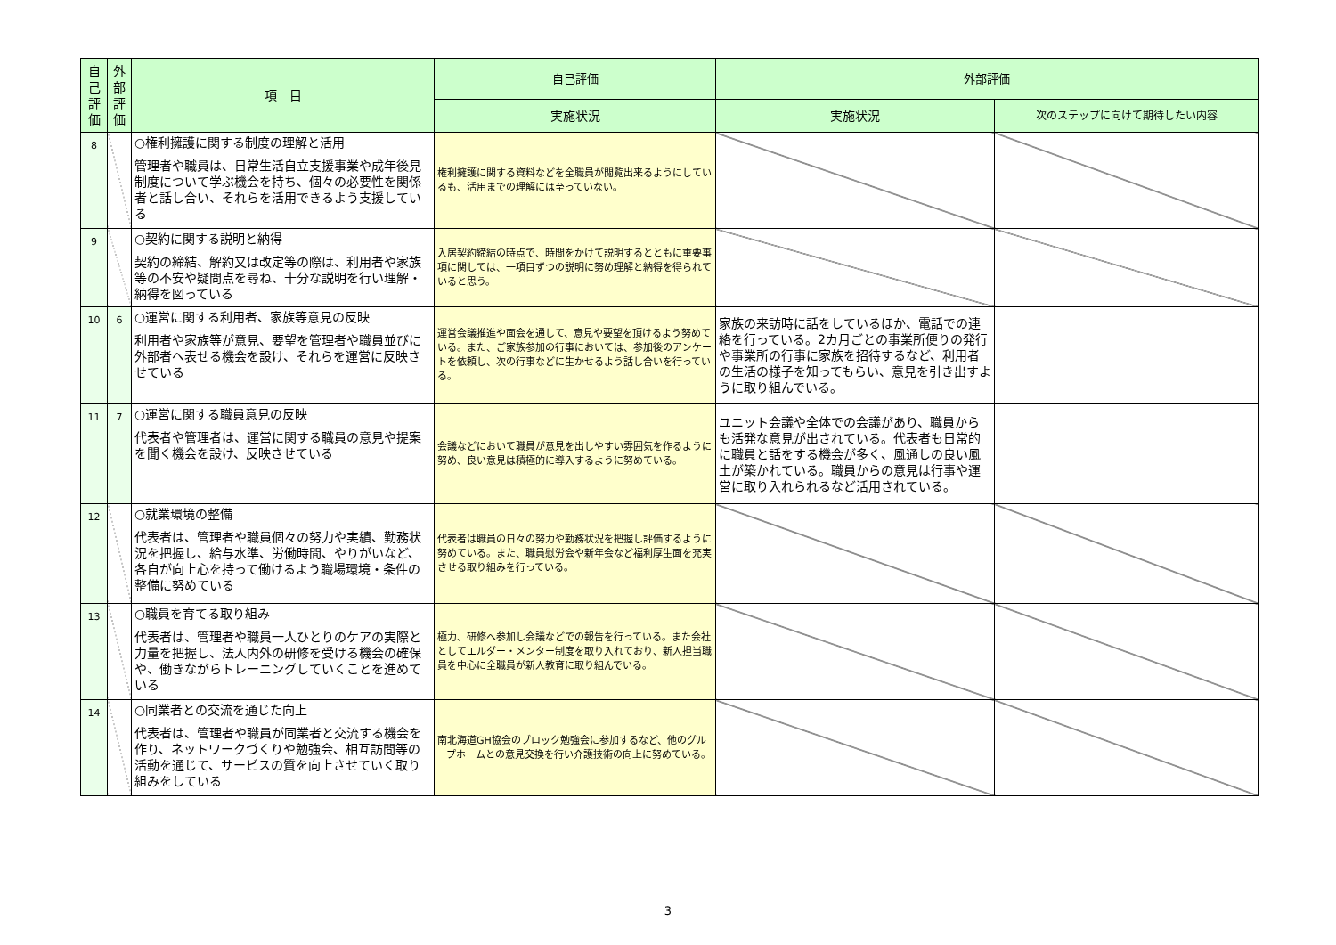| 自己評価 | 外部評価 | 項 目 | 自己評価 | 外部評価 | |
| --- | --- | --- | --- | --- | --- |
| | | | 実施状況 | 実施状況 | 次のステップに向けて期待したい内容 |
| 8 | | ○権利擁護に関する制度の理解と活用 管理者や職員は、日常生活自立支援事業や成年後見制度について学ぶ機会を持ち、個々の必要性を関係者と話し合い、それらを活用できるよう支援している | 権利擁護に関する資料などを全職員が閲覧出来るようにしているも、活用までの理解には至っていない。 | | |
| 9 | | ○契約に関する説明と納得 契約の締結、解約又は改定等の際は、利用者や家族等の不安や疑問点を尋ね、十分な説明を行い理解・納得を図っている | 入居契約締結の時点で、時間をかけて説明するとともに重要事項に関しては、一項目ずつの説明に努め理解と納得を得られていると思う。 | | |
| 10 | 6 | ○運営に関する利用者、家族等意見の反映 利用者や家族等が意見、要望を管理者や職員並びに外部者へ表せる機会を設け、それらを運営に反映させている | 運営会議推進や面会を通して、意見や要望を頂けるよう努めている。また、ご家族参加の行事においては、参加後のアンケートを依頼し、次の行事などに生かせるよう話し合いを行っている。 | 家族の来訪時に話をしているほか、電話での連絡を行っている。2カ月ごとの事業所便りの発行や事業所の行事に家族を招待するなど、利用者の生活の様子を知ってもらい、意見を引き出すように取り組んでいる。 | |
| 11 | 7 | ○運営に関する職員意見の反映 代表者や管理者は、運営に関する職員の意見や提案を聞く機会を設け、反映させている | 会議などにおいて職員が意見を出しやすい雰囲気を作るように努め、良い意見は積極的に導入するように努めている。 | ユニット会議や全体での会議があり、職員からも活発な意見が出されている。代表者も日常的に職員と話をする機会が多く、風通しの良い風土が築かれている。職員からの意見は行事や運営に取り入れられるなど活用されている。 | |
| 12 | | ○就業環境の整備 代表者は、管理者や職員個々の努力や実績、勤務状況を把握し、給与水準、労働時間、やりがいなど、各自が向上心を持って働けるよう職場環境・条件の整備に努めている | 代表者は職員の日々の努力や勤務状況を把握し評価するように努めている。また、職員慰労会や新年会など福利厚生面を充実させる取り組みを行っている。 | | |
| 13 | | ○職員を育てる取り組み 代表者は、管理者や職員一人ひとりのケアの実際と力量を把握し、法人内外の研修を受ける機会の確保や、働きながらトレーニングしていくことを進めている | 極力、研修へ参加し会議などでの報告を行っている。また会社としてエルダー・メンター制度を取り入れており、新人担当職員を中心に全職員が新人教育に取り組んでいる。 | | |
| 14 | | ○同業者との交流を通じた向上 代表者は、管理者や職員が同業者と交流する機会を作り、ネットワークづくりや勉強会、相互訪問等の活動を通じて、サービスの質を向上させていく取り組みをしている | 南北海道GH協会のブロック勉強会に参加するなど、他のグループホームとの意見交換を行い介護技術の向上に努めている。 | | |
3